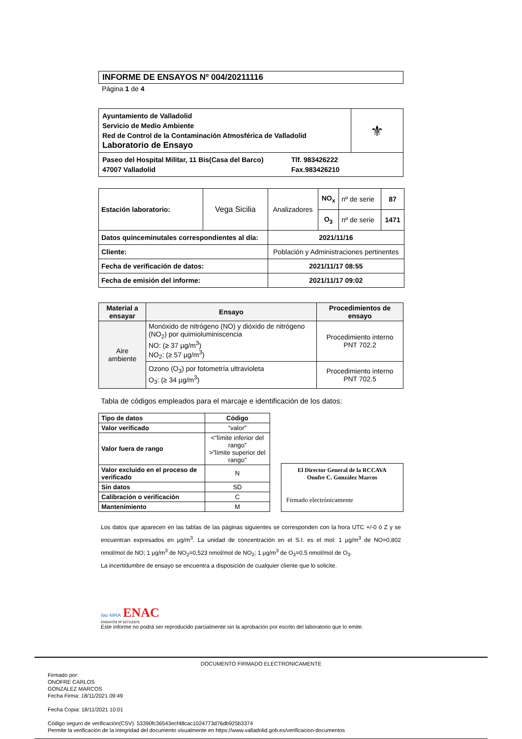INFORME DE ENSAYOS Nº 004/20211116
Página 1 de 4
| Ayuntamiento de Valladolid Servicio de Medio Ambiente Red de Control de la Contaminación Atmosférica de Valladolid Laboratorio de Ensayo | ⚜ |
| Paseo del Hospital Militar, 11 Bis(Casa del Barco) 47007 Valladolid Tlf. 983426222 Fax.983426210 | |
| Estación laboratorio: | Vega Sicilia | Analizadores | NO<sub>x</sub> | nº de serie | 87 |
| | | | O<sub>3</sub> | nº de serie | 1471 |
| Datos quinceminutales correspondientes al día: | | 2021/11/16 | | | |
| Cliente: | | Población y Administraciones pertinentes | | | |
| Fecha de verificación de datos: | | 2021/11/17 08:55 | | | |
| Fecha de emisión del informe: | | 2021/11/17 09:02 | | | |
| Material a ensayar | Ensayo | Procedimientos de ensayo |
| --- | --- | --- |
| Aire ambiente | Monóxido de nitrógeno (NO) y dióxido de nitrógeno (NO<sub>2</sub>) por quimioluminiscencia NO: (≥ 37 µg/m<sup>3</sup>) NO<sub>2</sub>: (≥ 57 µg/m<sup>3</sup>) | Procedimiento interno PNT 702.2 |
| | Ozono (O<sub>3</sub>) por fotometría ultravioleta O<sub>3</sub>: (≥ 34 µg/m<sup>3</sup>) | Procedimiento interno PNT 702.5 |
Tabla de códigos empleados para el marcaje e identificación de los datos:
| Tipo de datos | Código |
| --- | --- |
| Valor verificado | “valor” |
| Valor fuera de rango | <“límite inferior del rango” >”límite superior del rango” |
| Valor excluido en el proceso de verificado | N |
| Sin datos | SD |
| Calibración o verificación | C |
| Mantenimiento | M |
El Director General de la RCCAVA
Onofre C. González Marcos
Firmado electrónicamente
Los datos que aparecen en las tablas de las páginas siguientes se corresponden con la hora UTC +/-0 ó Z y se encuentran expresados en µg/m<sup>3</sup>. La unidad de concentración en el S.I. es el mol: 1 µg/m<sup>3</sup> de NO=0,802 nmol/mol de NO; 1 µg/m<sup>3</sup> de NO<sub>2</sub>=0,523 nmol/mol de NO<sub>2</sub>; 1 µg/m<sup>3</sup> de O<sub>3</sub>=0.5 nmol/mol de O<sub>3</sub>.
La incertidumbre de ensayo se encuentra a disposición de cualquier cliente que lo solicite.
ilac-MRA ENAC
ENSAYOS Nº 627/LE870
Este informe no podrá ser reproducido parcialmente sin la aprobación por escrito del laboratorio que lo emite.
DOCUMENTO FIRMADO ELECTRONICAMENTE
Firmado por:
ONOFRE CARLOS
GONZALEZ MARCOS
Fecha Firma: 18/11/2021 09:49
Fecha Copia: 18/11/2021 10:01
Código seguro de verificación(CSV): 53390fc36543ecf48cac1024773d76db925b3374
Permite la verificación de la integridad del documento visualmente en https://www.valladolid.gob.es/verificacion-documentos